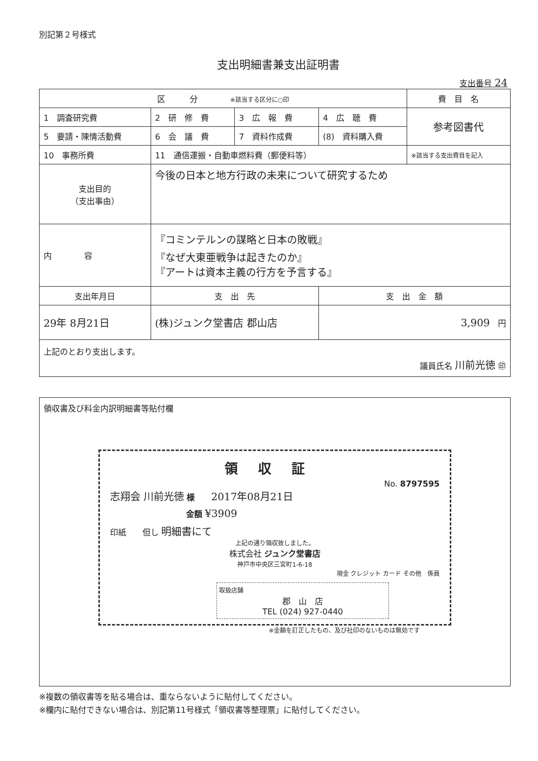別記第２号様式
支出明細書兼支出証明書
支出番号 24
| 区 分 ※該当する区分に○印 | | | | 費 目 名 |
| 1 調査研究費 | 2 研 修 費 | 3 広 報 費 | 4 広 聴 費 | 参考図書代 |
| 5 要請・陳情活動費 | 6 会 議 費 | 7 資料作成費 | (8) 資料購入費 | |
| 10 事務所費 | 11 通信運搬・自動車燃料費（郵便料等） | | | ※該当する支出費目を記入 |
| 支出目的 （支出事由） | 今後の日本と地方行政の未来について研究するため | | | |
| 内 容 | 『コミンテルンの謀略と日本の敗戦』 『なぜ大東亜戦争は起きたのか』 『アートは資本主義の行方を予言する』 | | | |
| 支出年月日 | 支 出 先 | | 支 出 金 額 | |
| 29年 8月21日 | (株)ジュンク堂書店 郡山店 | | 3,909 円 | |
| 上記のとおり支出します。 議員氏名 川前光徳 ㊞ | | | | |
領収書及び料金内訳明細書等貼付欄
領収証
No. 8797595
志翔会 川前光徳 様　　2017年08月21日
金額 ¥3909
印紙　　但し 明細書にて
上記の通り領収致しました。
株式会社 ジュンク堂書店
神戸市中央区三宮町1-6-18
現金 クレジット カード その他　係員
取扱店舗
郡　山　店
TEL (024) 927-0440
※金額を訂正したもの、及び社印のないものは無効です
※複数の領収書等を貼る場合は、重ならないように貼付してください。
※欄内に貼付できない場合は、別記第11号様式「領収書等整理票」に貼付してください。